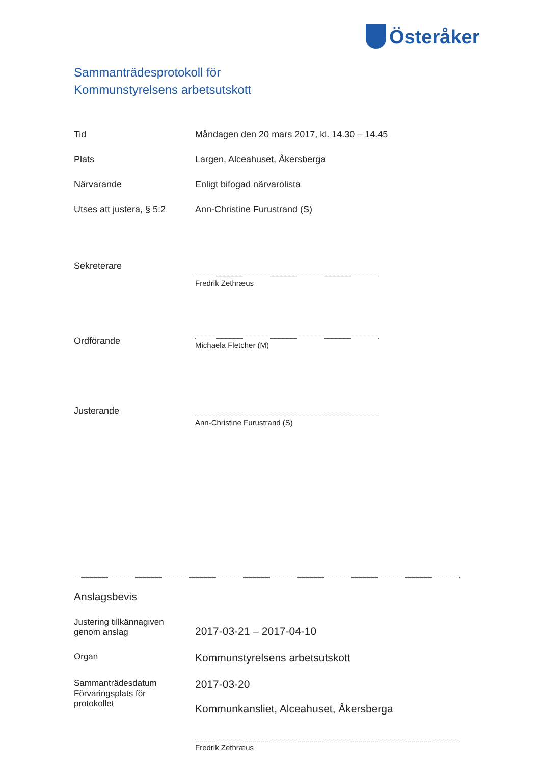Österåker
Sammanträdesprotokoll för
Kommunstyrelsens arbetsutskott
Tid Måndagen den 20 mars 2017, kl. 14.30 – 14.45
Plats Largen, Alceahuset, Åkersberga
Närvarande Enligt bifogad närvarolista
Utses att justera, § 5:2
Ann-Christine Furustrand (S)
Sekreterare
Fredrik Zethræus
Ordförande
Michaela Fletcher (M)
Justerande
Ann-Christine Furustrand (S)
Anslagsbevis
Justering tillkännagiven
genom anslag
2017-03-21 – 2017-04-10
Organ
Kommunstyrelsens arbetsutskott
Sammanträdesdatum
Förvaringsplats för
protokollet
2017-03-20
Kommunkansliet, Alceahuset, Åkersberga
Fredrik Zethræus